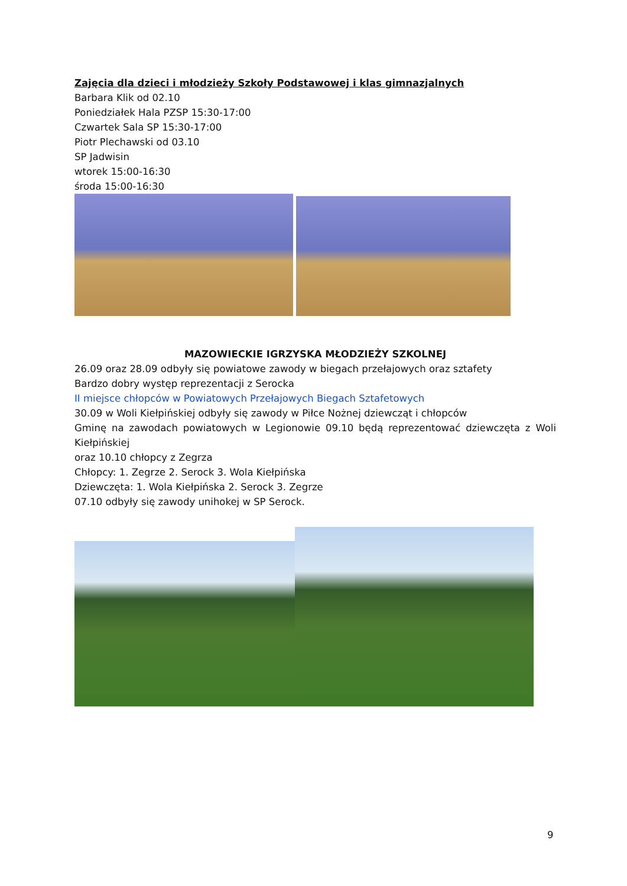Zajęcia dla dzieci i młodzieży Szkoły Podstawowej i klas gimnazjalnych
Barbara Klik od 02.10
Poniedziałek Hala PZSP 15:30-17:00
Czwartek Sala SP 15:30-17:00
Piotr Plechawski od 03.10
SP Jadwisin
wtorek 15:00-16:30
środa 15:00-16:30
MAZOWIECKIE IGRZYSKA MŁODZIEŻY SZKOLNEJ
26.09 oraz 28.09 odbyły się powiatowe zawody w biegach przełajowych oraz sztafety
Bardzo dobry występ reprezentacji z Serocka
II miejsce chłopców w Powiatowych Przełajowych Biegach Sztafetowych
30.09 w Woli Kiełpińskiej odbyły się zawody w Piłce Nożnej dziewcząt i chłopców
Gminę na zawodach powiatowych w Legionowie 09.10 będą reprezentować dziewczęta z Woli Kiełpińskiej
oraz 10.10 chłopcy z Zegrza
Chłopcy: 1. Zegrze 2. Serock 3. Wola Kiełpińska
Dziewczęta: 1. Wola Kiełpińska 2. Serock 3. Zegrze
07.10 odbyły się zawody unihokej w SP Serock.
9